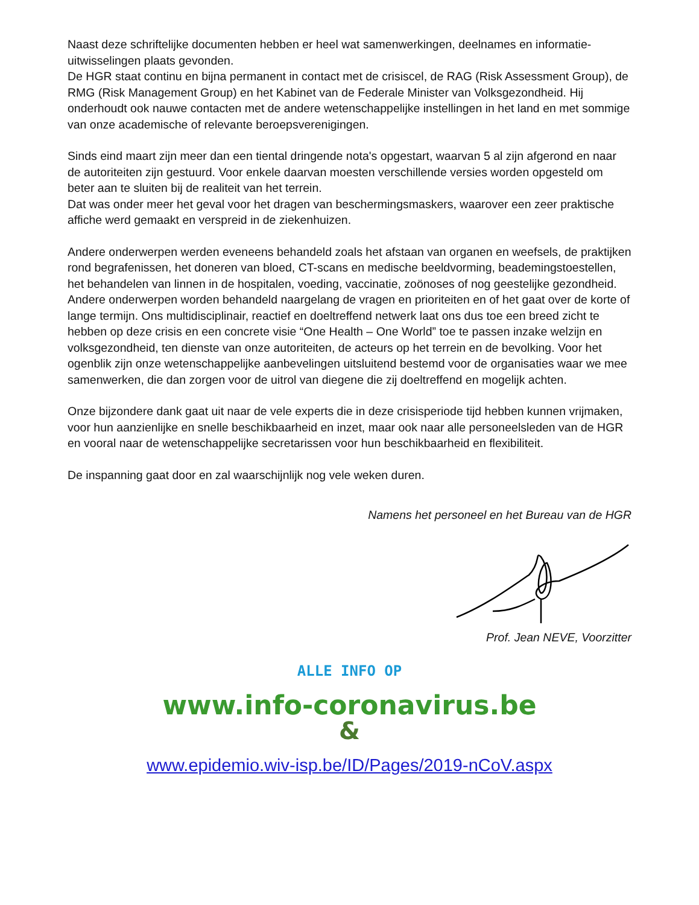Naast deze schriftelijke documenten hebben er heel wat samenwerkingen, deelnames en informatie-uitwisselingen plaats gevonden.
De HGR staat continu en bijna permanent in contact met de crisiscel, de RAG (Risk Assessment Group), de RMG (Risk Management Group) en het Kabinet van de Federale Minister van Volksgezondheid. Hij onderhoudt ook nauwe contacten met de andere wetenschappelijke instellingen in het land en met sommige van onze academische of relevante beroepsverenigingen.
Sinds eind maart zijn meer dan een tiental dringende nota's opgestart, waarvan 5 al zijn afgerond en naar de autoriteiten zijn gestuurd. Voor enkele daarvan moesten verschillende versies worden opgesteld om beter aan te sluiten bij de realiteit van het terrein.
Dat was onder meer het geval voor het dragen van beschermingsmaskers, waarover een zeer praktische affiche werd gemaakt en verspreid in de ziekenhuizen.
Andere onderwerpen werden eveneens behandeld zoals het afstaan van organen en weefsels, de praktijken rond begrafenissen, het doneren van bloed, CT-scans en medische beeldvorming, beademingstoestellen, het behandelen van linnen in de hospitalen, voeding, vaccinatie, zoönoses of nog geestelijke gezondheid. Andere onderwerpen worden behandeld naargelang de vragen en prioriteiten en of het gaat over de korte of lange termijn. Ons multidisciplinair, reactief en doeltreffend netwerk laat ons dus toe een breed zicht te hebben op deze crisis en een concrete visie “One Health – One World” toe te passen inzake welzijn en volksgezondheid, ten dienste van onze autoriteiten, de acteurs op het terrein en de bevolking. Voor het ogenblik zijn onze wetenschappelijke aanbevelingen uitsluitend bestemd voor de organisaties waar we mee samenwerken, die dan zorgen voor de uitrol van diegene die zij doeltreffend en mogelijk achten.
Onze bijzondere dank gaat uit naar de vele experts die in deze crisisperiode tijd hebben kunnen vrijmaken, voor hun aanzienlijke en snelle beschikbaarheid en inzet, maar ook naar alle personeelsleden van de HGR en vooral naar de wetenschappelijke secretarissen voor hun beschikbaarheid en flexibiliteit.
De inspanning gaat door en zal waarschijnlijk nog vele weken duren.
Namens het personeel en het Bureau van de HGR
Prof. Jean NEVE, Voorzitter
ALLE INFO OP
www.info-coronavirus.be
&
www.epidemio.wiv-isp.be/ID/Pages/2019-nCoV.aspx